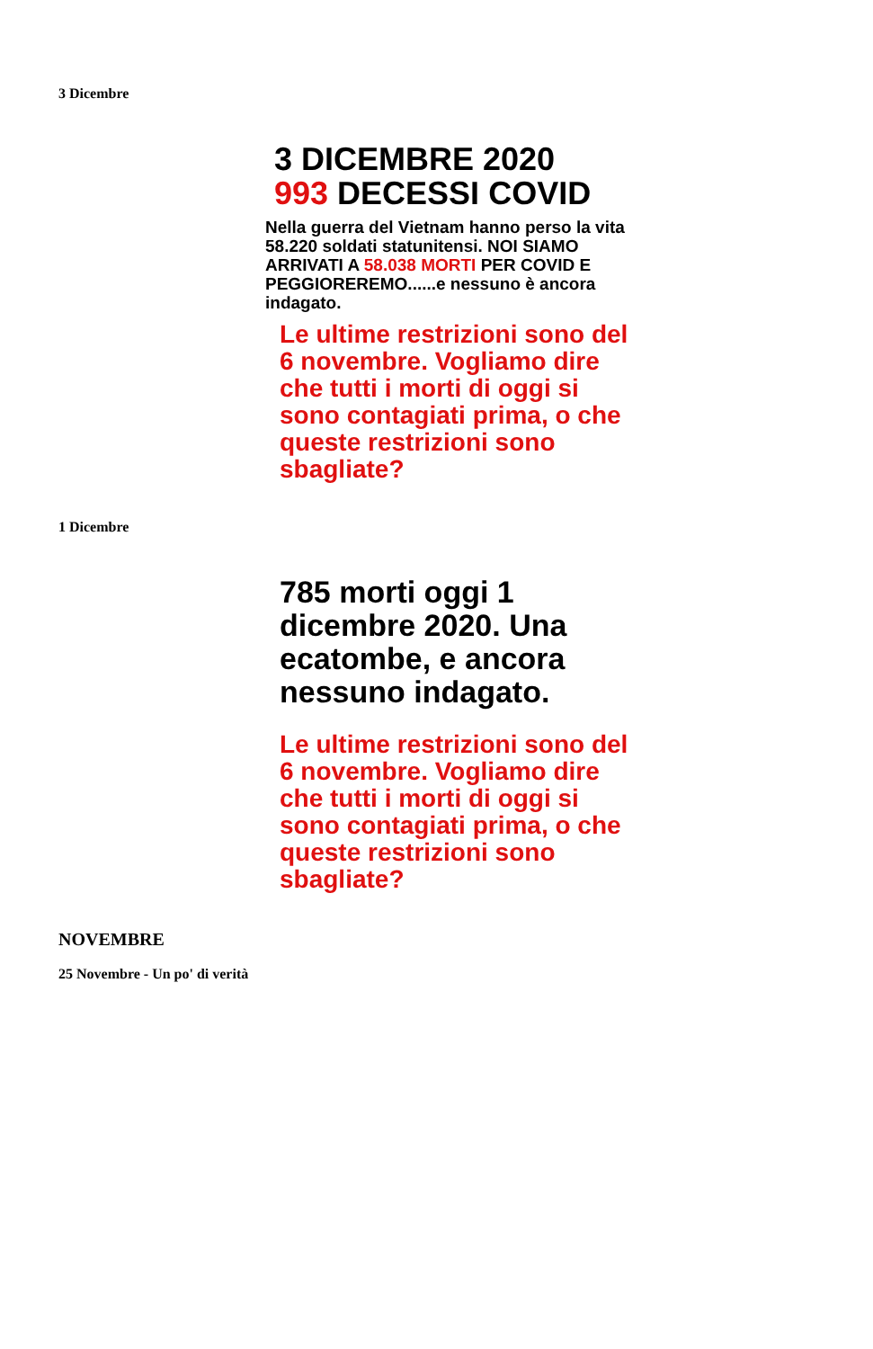3 Dicembre
3 DICEMBRE 2020
993 DECESSI COVID
Nella guerra del Vietnam hanno perso la vita 58.220 soldati statunitensi. NOI SIAMO ARRIVATI A 58.038 MORTI PER COVID E PEGGIOREREMO......e nessuno è ancora indagato.
Le ultime restrizioni sono del 6 novembre. Vogliamo dire che tutti i morti di oggi si sono contagiati prima, o che queste restrizioni sono sbagliate?
1 Dicembre
785 morti oggi 1 dicembre 2020. Una ecatombe, e ancora nessuno indagato.
Le ultime restrizioni sono del 6 novembre. Vogliamo dire che tutti i morti di oggi si sono contagiati prima, o che queste restrizioni sono sbagliate?
NOVEMBRE
25 Novembre - Un po' di verità